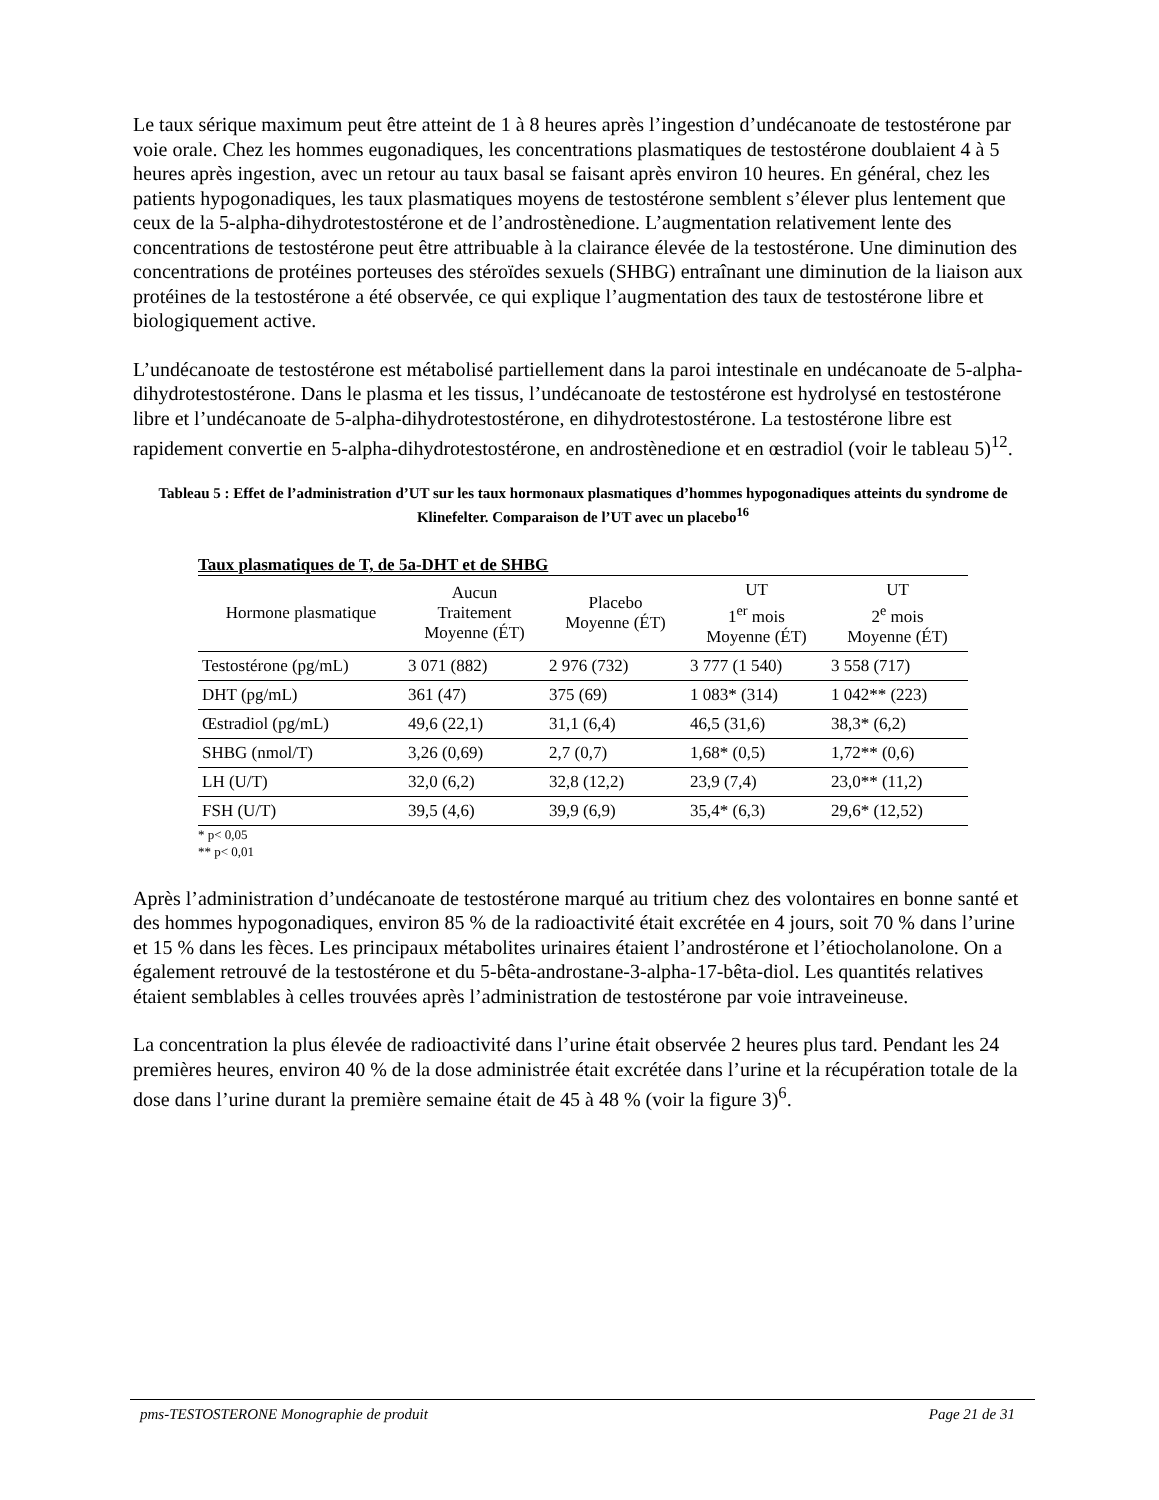Le taux sérique maximum peut être atteint de 1 à 8 heures après l’ingestion d’undécanoate de testostérone par voie orale. Chez les hommes eugonadiques, les concentrations plasmatiques de testostérone doublaient 4 à 5 heures après ingestion, avec un retour au taux basal se faisant après environ 10 heures. En général, chez les patients hypogonadiques, les taux plasmatiques moyens de testostérone semblent s’élever plus lentement que ceux de la 5-alpha-dihydrotestostérone et de l’androstènedione. L’augmentation relativement lente des concentrations de testostérone peut être attribuable à la clairance élevée de la testostérone. Une diminution des concentrations de protéines porteuses des stéroïdes sexuels (SHBG) entraînant une diminution de la liaison aux protéines de la testostérone a été observée, ce qui explique l’augmentation des taux de testostérone libre et biologiquement active.
L’undécanoate de testostérone est métabolisé partiellement dans la paroi intestinale en undécanoate de 5-alpha-dihydrotestostérone. Dans le plasma et les tissus, l’undécanoate de testostérone est hydrolysé en testostérone libre et l’undécanoate de 5-alpha-dihydrotestostérone, en dihydrotestostérone. La testostérone libre est rapidement convertie en 5-alpha-dihydrotestostérone, en androstènedione et en œstradiol (voir le tableau 5)<sup>12</sup>.
Tableau 5 : Effet de l’administration d’UT sur les taux hormonaux plasmatiques d’hommes hypogonadiques atteints du syndrome de Klinefelter. Comparaison de l’UT avec un placebo<sup>16</sup>
| Taux plasmatiques de T, de 5a-DHT et de SHBG | | | | |
| --- | --- | --- | --- | --- |
| Hormone plasmatique | Aucun Traitement Moyenne (ÉT) | Placebo Moyenne (ÉT) | UT 1<sup>er</sup> mois Moyenne (ÉT) | UT 2<sup>e</sup> mois Moyenne (ÉT) |
| Testostérone (pg/mL) | 3 071 (882) | 2 976 (732) | 3 777 (1 540) | 3 558 (717) |
| DHT (pg/mL) | 361 (47) | 375 (69) | 1 083* (314) | 1 042** (223) |
| Œstradiol (pg/mL) | 49,6 (22,1) | 31,1 (6,4) | 46,5 (31,6) | 38,3* (6,2) |
| SHBG (nmol/T) | 3,26 (0,69) | 2,7 (0,7) | 1,68* (0,5) | 1,72** (0,6) |
| LH (U/T) | 32,0 (6,2) | 32,8 (12,2) | 23,9 (7,4) | 23,0** (11,2) |
| FSH (U/T) | 39,5 (4,6) | 39,9 (6,9) | 35,4* (6,3) | 29,6* (12,52) |
* p< 0,05
** p< 0,01
Après l’administration d’undécanoate de testostérone marqué au tritium chez des volontaires en bonne santé et des hommes hypogonadiques, environ 85 % de la radioactivité était excrétée en 4 jours, soit 70 % dans l’urine et 15 % dans les fèces. Les principaux métabolites urinaires étaient l’androstérone et l’étiocholanolone. On a également retrouvé de la testostérone et du 5-bêta-androstane-3-alpha-17-bêta-diol. Les quantités relatives étaient semblables à celles trouvées après l’administration de testostérone par voie intraveineuse.
La concentration la plus élevée de radioactivité dans l’urine était observée 2 heures plus tard. Pendant les 24 premières heures, environ 40 % de la dose administrée était excrétée dans l’urine et la récupération totale de la dose dans l’urine durant la première semaine était de 45 à 48 % (voir la figure 3)<sup>6</sup>.
pms-TESTOSTERONE Monographie de produit Page 21 de 31